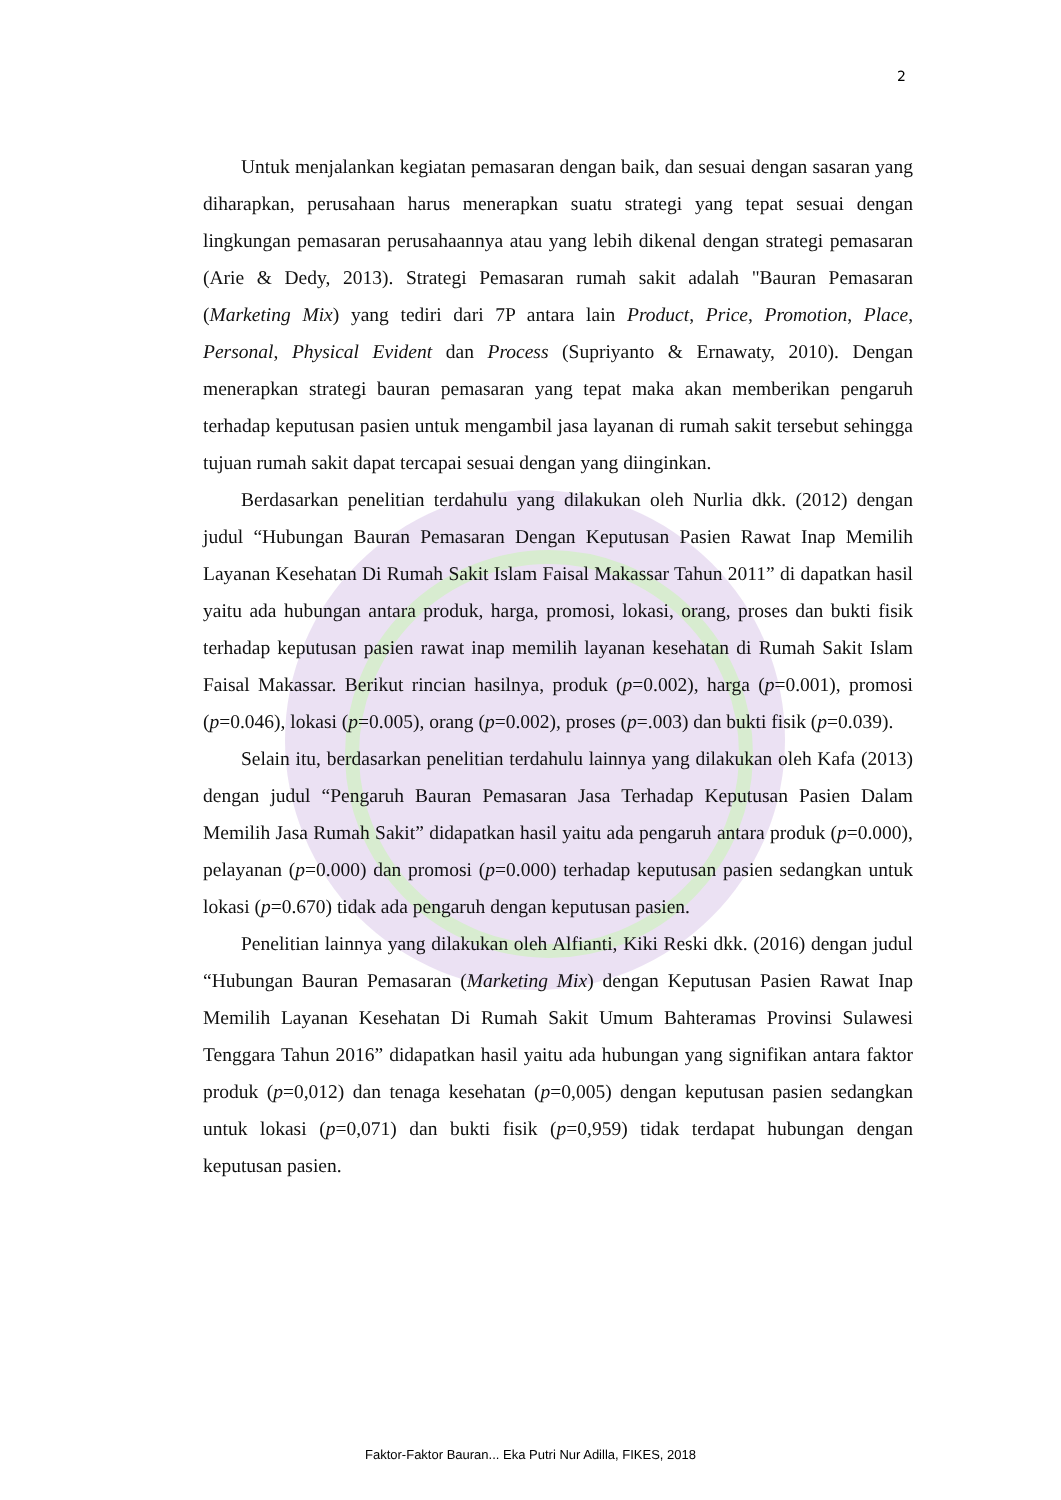2
Untuk menjalankan kegiatan pemasaran dengan baik, dan sesuai dengan sasaran yang diharapkan, perusahaan harus menerapkan suatu strategi yang tepat sesuai dengan lingkungan pemasaran perusahaannya atau yang lebih dikenal dengan strategi pemasaran (Arie & Dedy, 2013). Strategi Pemasaran rumah sakit adalah "Bauran Pemasaran (Marketing Mix) yang tediri dari 7P antara lain Product, Price, Promotion, Place, Personal, Physical Evident dan Process (Supriyanto & Ernawaty, 2010). Dengan menerapkan strategi bauran pemasaran yang tepat maka akan memberikan pengaruh terhadap keputusan pasien untuk mengambil jasa layanan di rumah sakit tersebut sehingga tujuan rumah sakit dapat tercapai sesuai dengan yang diinginkan.
Berdasarkan penelitian terdahulu yang dilakukan oleh Nurlia dkk. (2012) dengan judul “Hubungan Bauran Pemasaran Dengan Keputusan Pasien Rawat Inap Memilih Layanan Kesehatan Di Rumah Sakit Islam Faisal Makassar Tahun 2011” di dapatkan hasil yaitu ada hubungan antara produk, harga, promosi, lokasi, orang, proses dan bukti fisik terhadap keputusan pasien rawat inap memilih layanan kesehatan di Rumah Sakit Islam Faisal Makassar. Berikut rincian hasilnya, produk (p=0.002), harga (p=0.001), promosi (p=0.046), lokasi (p=0.005), orang (p=0.002), proses (p=.003) dan bukti fisik (p=0.039).
Selain itu, berdasarkan penelitian terdahulu lainnya yang dilakukan oleh Kafa (2013) dengan judul “Pengaruh Bauran Pemasaran Jasa Terhadap Keputusan Pasien Dalam Memilih Jasa Rumah Sakit” didapatkan hasil yaitu ada pengaruh antara produk (p=0.000), pelayanan (p=0.000) dan promosi (p=0.000) terhadap keputusan pasien sedangkan untuk lokasi (p=0.670) tidak ada pengaruh dengan keputusan pasien.
Penelitian lainnya yang dilakukan oleh Alfianti, Kiki Reski dkk. (2016) dengan judul “Hubungan Bauran Pemasaran (Marketing Mix) dengan Keputusan Pasien Rawat Inap Memilih Layanan Kesehatan Di Rumah Sakit Umum Bahteramas Provinsi Sulawesi Tenggara Tahun 2016” didapatkan hasil yaitu ada hubungan yang signifikan antara faktor produk (p=0,012) dan tenaga kesehatan (p=0,005) dengan keputusan pasien sedangkan untuk lokasi (p=0,071) dan bukti fisik (p=0,959) tidak terdapat hubungan dengan keputusan pasien.
Faktor-Faktor Bauran... Eka Putri Nur Adilla, FIKES, 2018